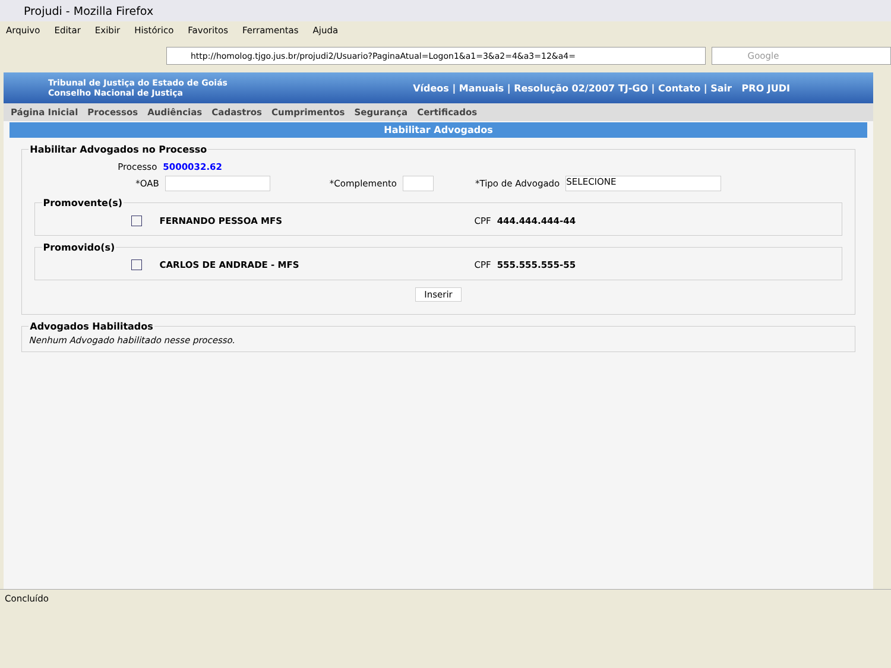Projudi - Mozilla Firefox
Arquivo Editar Exibir Histórico Favoritos Ferramentas Ajuda
http://homolog.tjgo.jus.br/projudi2/Usuario?PaginaAtual=Logon1&a1=3&a2=4&a3=12&a4= Google
Tribunal de Justiça do Estado de Goiás
Conselho Nacional de Justiça
Vídeos | Manuais | Resolução 02/2007 TJ-GO | Contato | Sair PRO JUDI
Página Inicial Processos Audiências Cadastros Cumprimentos Segurança Certificados
Habilitar Advogados
Habilitar Advogados no Processo
Processo 5000032.62
*OAB *Complemento *Tipo de Advogado SELECIONE
Promovente(s)
FERNANDO PESSOA MFS CPF 444.444.444-44
Promovido(s)
CARLOS DE ANDRADE - MFS CPF 555.555.555-55
Inserir
Advogados HabilitadosNenhum Advogado habilitado nesse processo.
Concluído